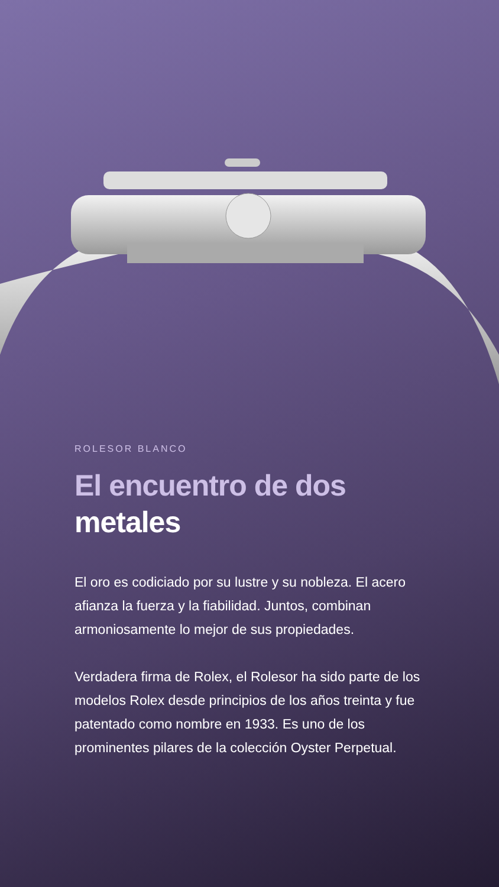ROLESOR BLANCO
El encuentro de dos metales
El oro es codiciado por su lustre y su nobleza. El acero afianza la fuerza y la fiabilidad. Juntos, combinan armoniosamente lo mejor de sus propiedades.
Verdadera firma de Rolex, el Rolesor ha sido parte de los modelos Rolex desde principios de los años treinta y fue patentado como nombre en 1933. Es uno de los prominentes pilares de la colección Oyster Perpetual.